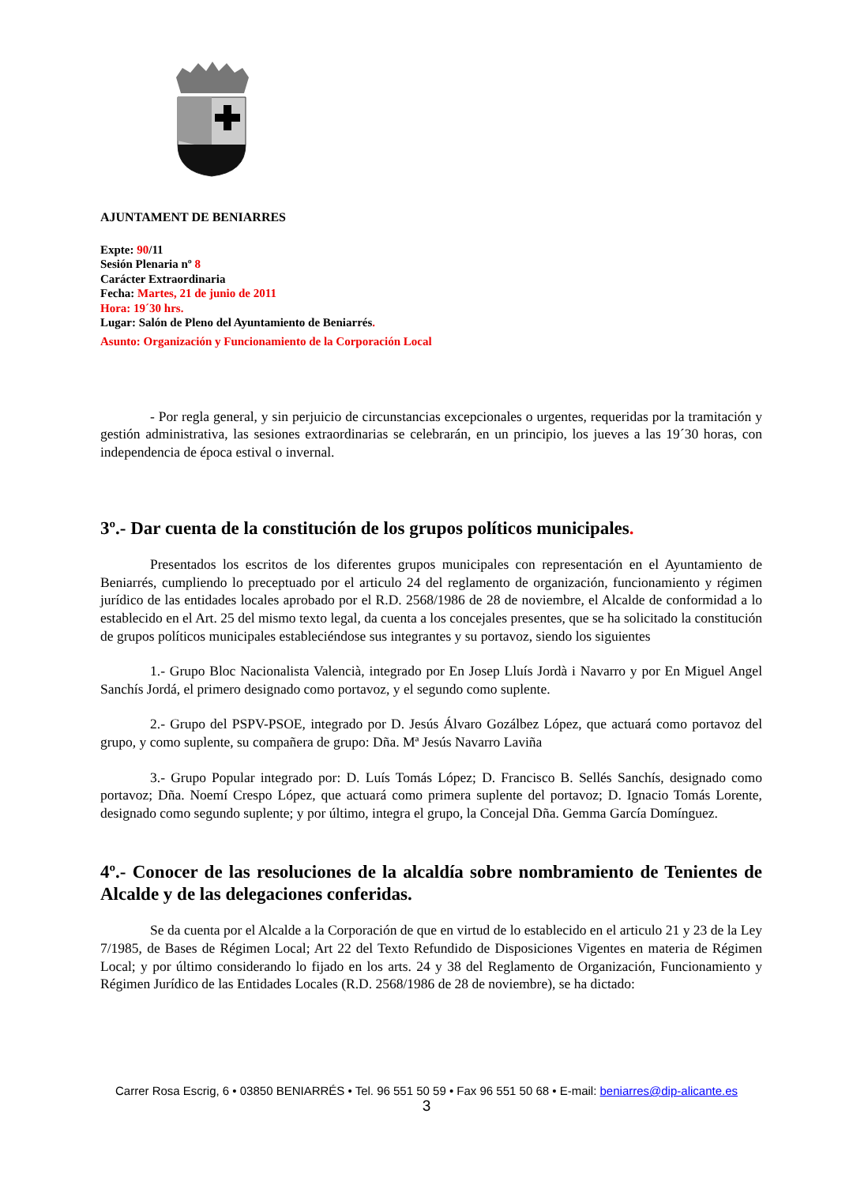AJUNTAMENT DE BENIARRES
Expte: 90/11
Sesión Plenaria nº 8
Carácter Extraordinaria
Fecha: Martes, 21 de junio de 2011
Hora: 19´30 hrs.
Lugar: Salón de Pleno del Ayuntamiento de Beniarrés.
Asunto: Organización y Funcionamiento de la Corporación Local
- Por regla general, y sin perjuicio de circunstancias excepcionales o urgentes, requeridas por la tramitación y gestión administrativa, las sesiones extraordinarias se celebrarán, en un principio, los jueves a las 19´30 horas, con independencia de época estival o invernal.
3º.- Dar cuenta de la constitución de los grupos políticos municipales.
Presentados los escritos de los diferentes grupos municipales con representación en el Ayuntamiento de Beniarrés, cumpliendo lo preceptuado por el articulo 24 del reglamento de organización, funcionamiento y régimen jurídico de las entidades locales aprobado por el R.D. 2568/1986 de 28 de noviembre, el Alcalde de conformidad a lo establecido en el Art. 25 del mismo texto legal, da cuenta a los concejales presentes, que se ha solicitado la constitución de grupos políticos municipales estableciéndose sus integrantes y su portavoz, siendo los siguientes
1.- Grupo Bloc Nacionalista Valencià, integrado por En Josep Lluís Jordà i Navarro y por En Miguel Angel Sanchís Jordá, el primero designado como portavoz, y el segundo como suplente.
2.- Grupo del PSPV-PSOE, integrado por D. Jesús Álvaro Gozálbez López, que actuará como portavoz del grupo, y como suplente, su compañera de grupo: Dña. Mª Jesús Navarro Laviña
3.- Grupo Popular integrado por: D. Luís Tomás López; D. Francisco B. Sellés Sanchís, designado como portavoz; Dña. Noemí Crespo López, que actuará como primera suplente del portavoz; D. Ignacio Tomás Lorente, designado como segundo suplente; y por último, integra el grupo, la Concejal Dña. Gemma García Domínguez.
4º.- Conocer de las resoluciones de la alcaldía sobre nombramiento de Tenientes de Alcalde y de las delegaciones conferidas.
Se da cuenta por el Alcalde a la Corporación de que en virtud de lo establecido en el articulo 21 y 23 de la Ley 7/1985, de Bases de Régimen Local; Art 22 del Texto Refundido de Disposiciones Vigentes en materia de Régimen Local; y por último considerando lo fijado en los arts. 24 y 38 del Reglamento de Organización, Funcionamiento y Régimen Jurídico de las Entidades Locales (R.D. 2568/1986 de 28 de noviembre), se ha dictado:
Carrer Rosa Escrig, 6 • 03850 BENIARRÉS • Tel. 96 551 50 59 • Fax 96 551 50 68 • E-mail: beniarres@dip-alicante.es
3